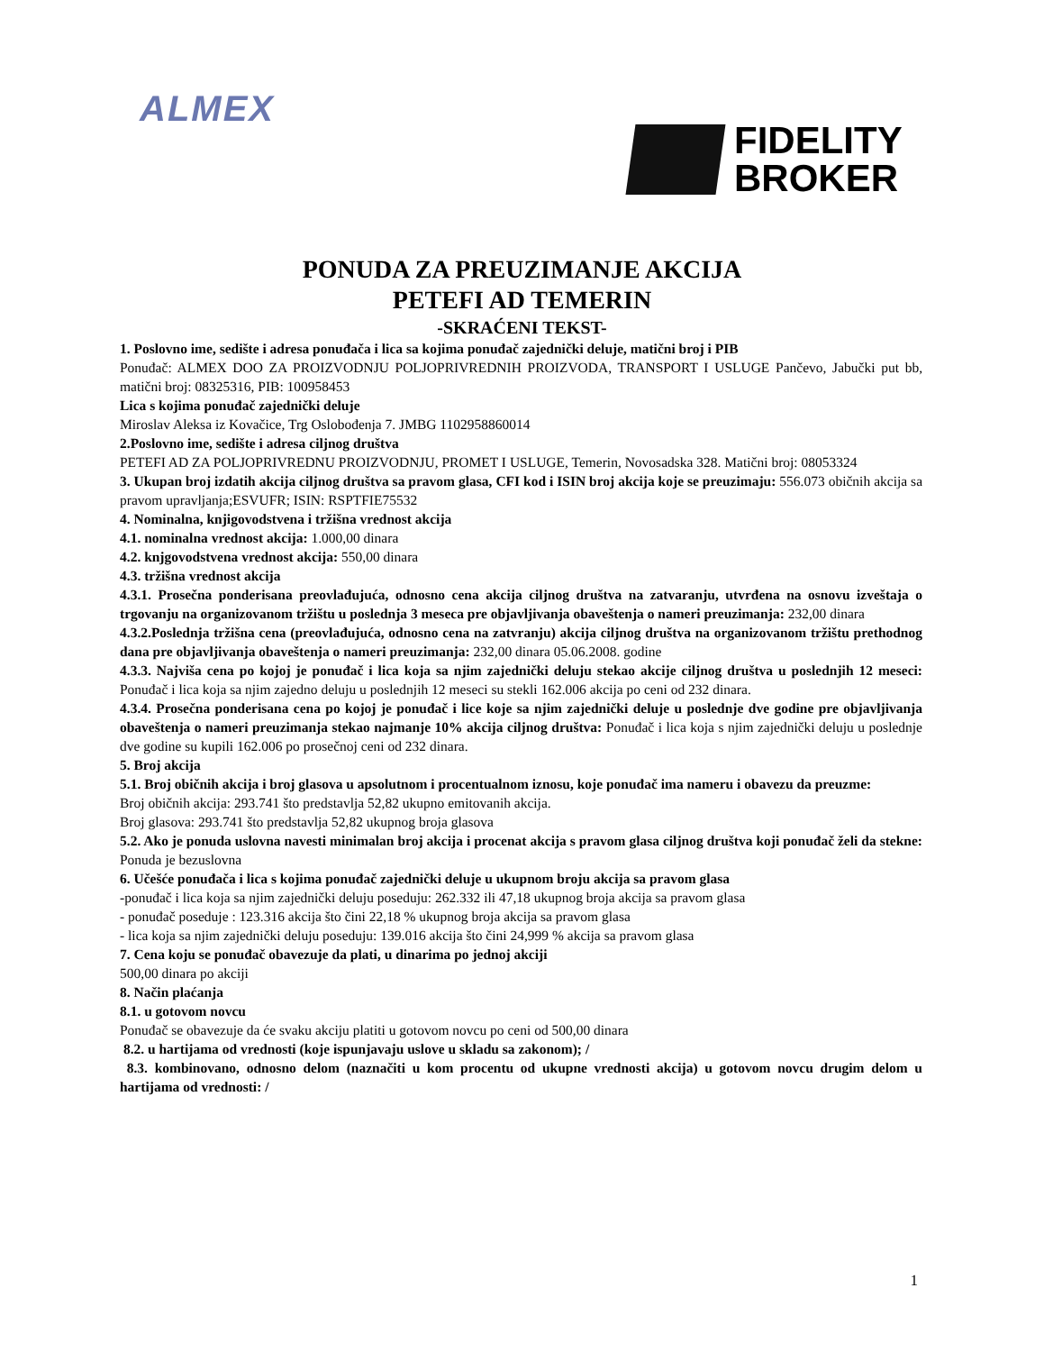ALMEX
FIDELITY
BROKER
PONUDA ZA PREUZIMANJE AKCIJA
PETEFI AD TEMERIN
-SKRAĆENI TEKST-
1. Poslovno ime, sedište i adresa ponuđača i lica sa kojima ponuđač zajednički deluje, matični broj i PIB
Ponuđač: ALMEX DOO ZA PROIZVODNJU POLJOPRIVREDNIH PROIZVODA, TRANSPORT I USLUGE Pančevo, Jabučki put bb, matični broj: 08325316, PIB: 100958453
Lica s kojima ponuđač zajednički deluje
Miroslav Aleksa iz Kovačice, Trg Oslobođenja 7. JMBG 1102958860014
2.Poslovno ime, sedište i adresa ciljnog društva
PETEFI AD ZA POLJOPRIVREDNU PROIZVODNJU, PROMET I USLUGE, Temerin, Novosadska 328. Matični broj: 08053324
3. Ukupan broj izdatih akcija ciljnog društva sa pravom glasa, CFI kod i ISIN broj akcija koje se preuzimaju: 556.073 običnih akcija sa pravom upravljanja;ESVUFR; ISIN: RSPTFIE75532
4. Nominalna, knjigovodstvena i tržišna vrednost akcija
4.1. nominalna vrednost akcija: 1.000,00 dinara
4.2. knjgovodstvena vrednost akcija: 550,00 dinara
4.3. tržišna vrednost akcija
4.3.1. Prosečna ponderisana preovlađujuća, odnosno cena akcija ciljnog društva na zatvaranju, utvrđena na osnovu izveštaja o trgovanju na organizovanom tržištu u poslednja 3 meseca pre objavljivanja obaveštenja o nameri preuzimanja: 232,00 dinara
4.3.2.Poslednja tržišna cena (preovlađujuća, odnosno cena na zatvranju) akcija ciljnog društva na organizovanom tržištu prethodnog dana pre objavljivanja obaveštenja o nameri preuzimanja: 232,00 dinara 05.06.2008. godine
4.3.3. Najviša cena po kojoj je ponuđač i lica koja sa njim zajednički deluju stekao akcije ciljnog društva u poslednjih 12 meseci: Ponuđač i lica koja sa njim zajedno deluju u poslednjih 12 meseci su stekli 162.006 akcija po ceni od 232 dinara.
4.3.4. Prosečna ponderisana cena po kojoj je ponuđač i lice koje sa njim zajednički deluje u poslednje dve godine pre objavljivanja obaveštenja o nameri preuzimanja stekao najmanje 10% akcija ciljnog društva: Ponuđač i lica koja s njim zajednički deluju u poslednje dve godine su kupili 162.006 po prosečnoj ceni od 232 dinara.
5. Broj akcija
5.1. Broj običnih akcija i broj glasova u apsolutnom i procentualnom iznosu, koje ponuđač ima nameru i obavezu da preuzme:
Broj običnih akcija: 293.741 što predstavlja 52,82 ukupno emitovanih akcija.
Broj glasova: 293.741 što predstavlja 52,82 ukupnog broja glasova
5.2. Ako je ponuda uslovna navesti minimalan broj akcija i procenat akcija s pravom glasa ciljnog društva koji ponuđač želi da stekne: Ponuda je bezuslovna
6. Učešće ponuđača i lica s kojima ponuđač zajednički deluje u ukupnom broju akcija sa pravom glasa
-ponuđač i lica koja sa njim zajednički deluju poseduju: 262.332 ili 47,18 ukupnog broja akcija sa pravom glasa
- ponuđač poseduje : 123.316 akcija što čini 22,18 % ukupnog broja akcija sa pravom glasa
- lica koja sa njim zajednički deluju poseduju: 139.016 akcija što čini 24,999 % akcija sa pravom glasa
7. Cena koju se ponuđač obavezuje da plati, u dinarima po jednoj akciji
500,00 dinara po akciji
8. Način plaćanja
8.1. u gotovom novcu
Ponuđač se obavezuje da će svaku akciju platiti u gotovom novcu po ceni od 500,00 dinara
8.2. u hartijama od vrednosti (koje ispunjavaju uslove u skladu sa zakonom); /
8.3. kombinovano, odnosno delom (naznačiti u kom procentu od ukupne vrednosti akcija) u gotovom novcu drugim delom u hartijama od vrednosti: /
1